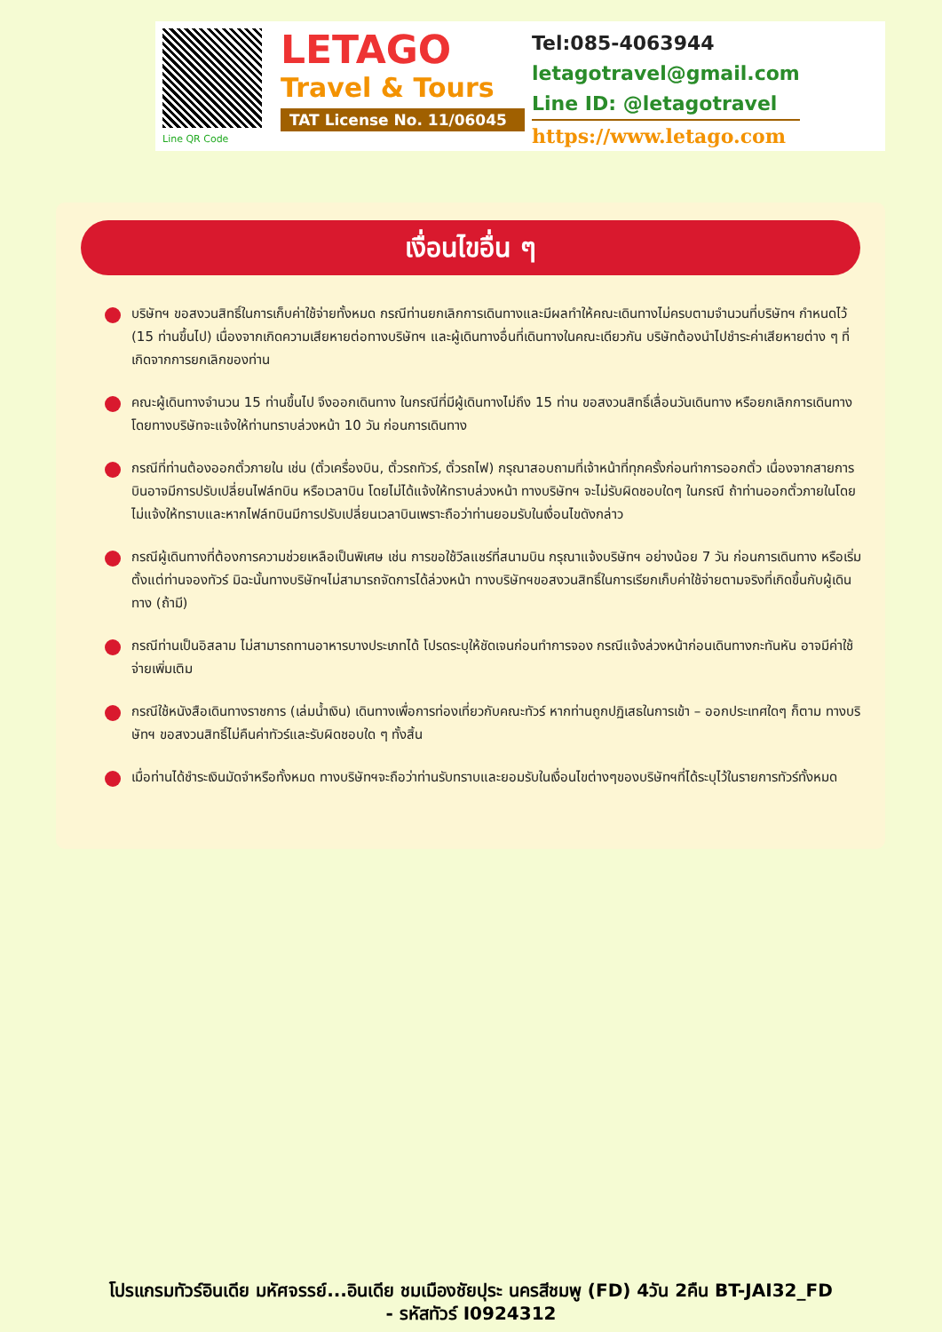Line QR Code
LETAGO
Travel & Tours
TAT License No. 11/06045
Tel:085-4063944
letagotravel@gmail.com
Line ID: @letagotravel
https://www.letago.com
เงื่อนไขอื่น ๆ
บริษัทฯ ขอสงวนสิทธิ์ในการเก็บค่าใช้จ่ายทั้งหมด กรณีท่านยกเลิกการเดินทางและมีผลทำให้คณะเดินทางไม่ครบตามจำนวนที่บริษัทฯ กำหนดไว้ (15 ท่านขึ้นไป) เนื่องจากเกิดความเสียหายต่อทางบริษัทฯ และผู้เดินทางอื่นที่เดินทางในคณะเดียวกัน บริษัทต้องนำไปชำระค่าเสียหายต่าง ๆ ที่เกิดจากการยกเลิกของท่าน
คณะผู้เดินทางจำนวน 15 ท่านขึ้นไป จึงออกเดินทาง ในกรณีที่มีผู้เดินทางไม่ถึง 15 ท่าน ขอสงวนสิทธิ์เลื่อนวันเดินทาง หรือยกเลิกการเดินทาง โดยทางบริษัทจะแจ้งให้ท่านทราบล่วงหน้า 10 วัน ก่อนการเดินทาง
กรณีที่ท่านต้องออกตั๋วภายใน เช่น (ตั๋วเครื่องบิน, ตั๋วรถทัวร์, ตั๋วรถไฟ) กรุณาสอบถามที่เจ้าหน้าที่ทุกครั้งก่อนทำการออกตั๋ว เนื่องจากสายการบินอาจมีการปรับเปลี่ยนไฟล์ทบิน หรือเวลาบิน โดยไม่ได้แจ้งให้ทราบล่วงหน้า ทางบริษัทฯ จะไม่รับผิดชอบใดๆ ในกรณี ถ้าท่านออกตั๋วภายในโดยไม่แจ้งให้ทราบและหากไฟล์ทบินมีการปรับเปลี่ยนเวลาบินเพราะถือว่าท่านยอมรับในเงื่อนไขดังกล่าว
กรณีผู้เดินทางที่ต้องการความช่วยเหลือเป็นพิเศษ เช่น การขอใช้วีลแชร์ที่สนามบิน กรุณาแจ้งบริษัทฯ อย่างน้อย 7 วัน ก่อนการเดินทาง หรือเริ่มตั้งแต่ท่านจองทัวร์ มิฉะนั้นทางบริษัทฯไม่สามารถจัดการได้ล่วงหน้า ทางบริษัทฯขอสงวนสิทธิ์ในการเรียกเก็บค่าใช้จ่ายตามจริงที่เกิดขึ้นกับผู้เดินทาง (ถ้ามี)
กรณีท่านเป็นอิสลาม ไม่สามารถทานอาหารบางประเภทได้ โปรดระบุให้ชัดเจนก่อนทำการจอง กรณีแจ้งล่วงหน้าก่อนเดินทางกะทันหัน อาจมีค่าใช้จ่ายเพิ่มเติม
กรณีใช้หนังสือเดินทางราชการ (เล่มน้ำเงิน) เดินทางเพื่อการท่องเที่ยวกับคณะทัวร์ หากท่านถูกปฏิเสธในการเข้า – ออกประเทศใดๆ ก็ตาม ทางบริษัทฯ ขอสงวนสิทธิ์ไม่คืนค่าทัวร์และรับผิดชอบใด ๆ ทั้งสิ้น
เมื่อท่านได้ชำระเงินมัดจำหรือทั้งหมด ทางบริษัทฯจะถือว่าท่านรับทราบและยอมรับในเงื่อนไขต่างๆของบริษัทฯที่ได้ระบุไว้ในรายการทัวร์ทั้งหมด
โปรแกรมทัวร์อินเดีย มหัศจรรย์...อินเดีย ชมเมืองชัยปุระ นครสีชมพู (FD) 4วัน 2คืน BT-JAI32_FD
- รหัสทัวร์ I0924312